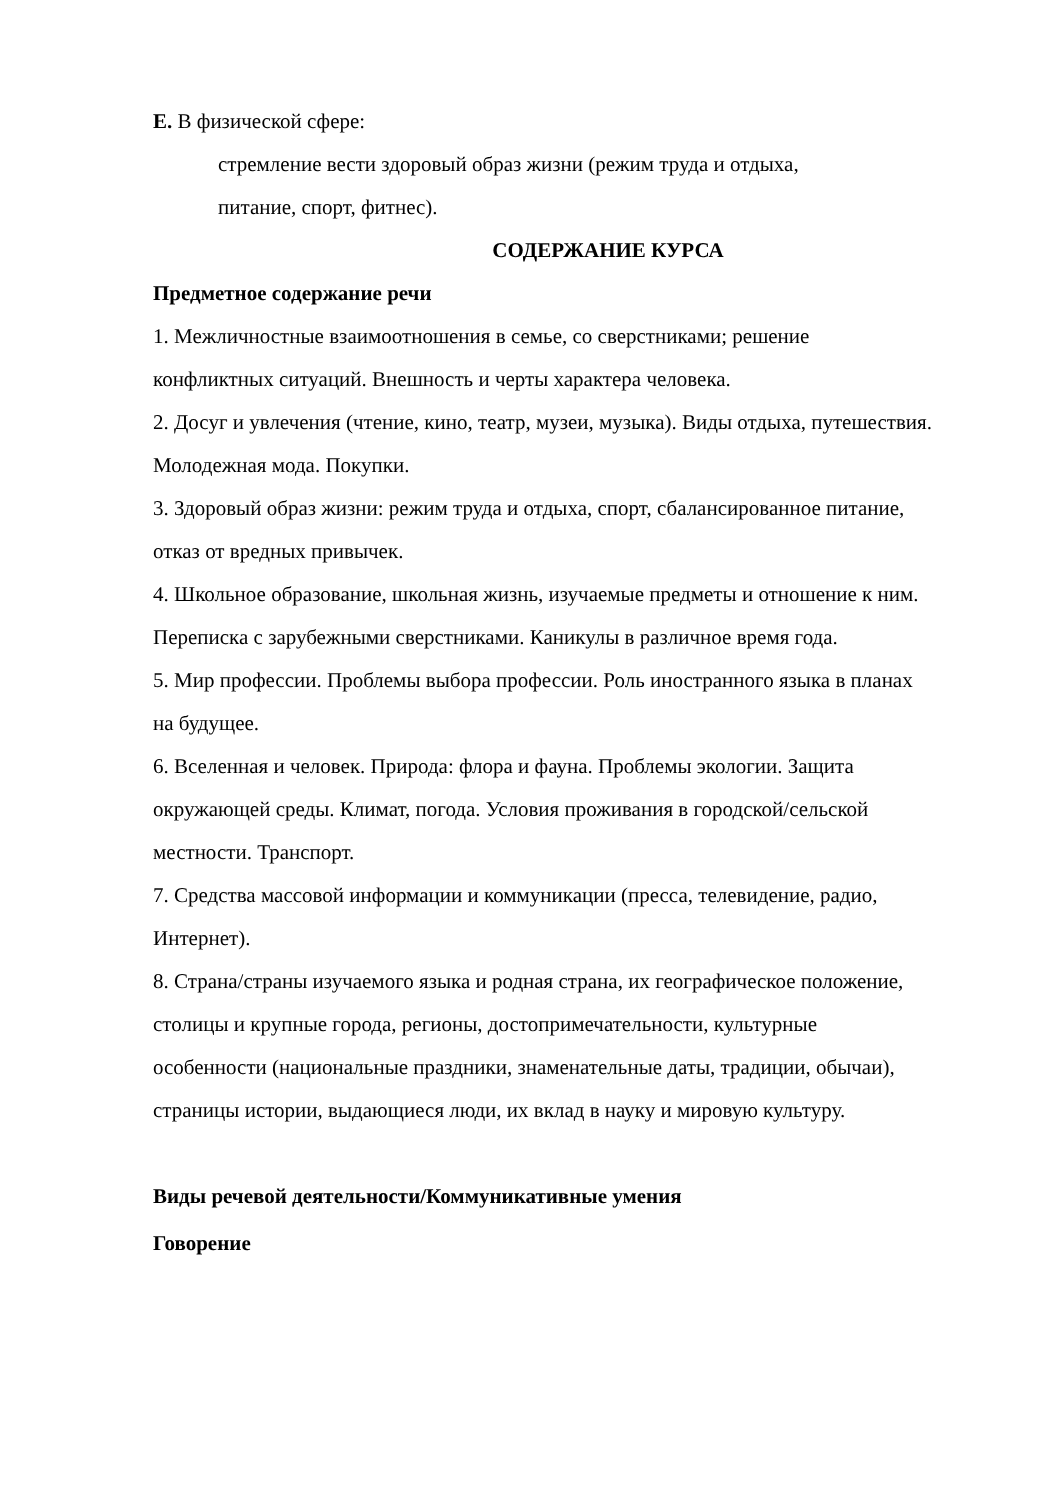Е. В физической сфере:
стремление вести здоровый образ жизни (режим труда и отдыха,
питание, спорт, фитнес).
СОДЕРЖАНИЕ КУРСА
Предметное содержание речи
1. Межличностные взаимоотношения в семье, со сверстниками; решение конфликтных ситуаций. Внешность и черты характера человека.
2. Досуг и увлечения (чтение, кино, театр, музеи, музыка). Виды отдыха, путешествия. Молодежная мода. Покупки.
3. Здоровый образ жизни: режим труда и отдыха, спорт, сбалансированное питание, отказ от вредных привычек.
4. Школьное образование, школьная жизнь, изучаемые предметы и отношение к ним. Переписка с зарубежными сверстниками. Каникулы в различное время года.
5. Мир профессии. Проблемы выбора профессии. Роль иностранного языка в планах на будущее.
6. Вселенная и человек. Природа: флора и фауна. Проблемы экологии. Защита окружающей среды. Климат, погода. Условия проживания в городской/сельской местности. Транспорт.
7. Средства массовой информации и коммуникации (пресса, телевидение, радио, Интернет).
8. Страна/страны изучаемого языка и родная страна, их географическое положение, столицы и крупные города, регионы, достопримечательности, культурные особенности (национальные праздники, знаменательные даты, традиции, обычаи), страницы истории, выдающиеся люди, их вклад в науку и мировую культуру.
Виды речевой деятельности/Коммуникативные умения
Говорение